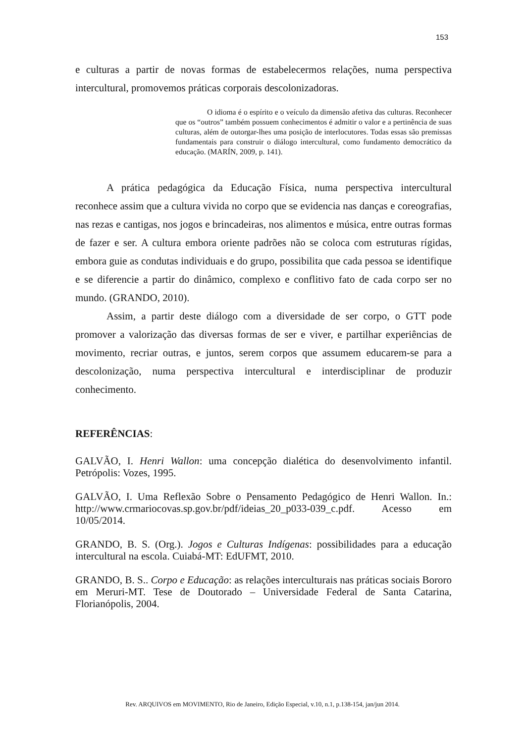153
e culturas a partir de novas formas de estabelecermos relações, numa perspectiva intercultural, promovemos práticas corporais descolonizadoras.
O idioma é o espírito e o veículo da dimensão afetiva das culturas. Reconhecer que os “outros” também possuem conhecimentos é admitir o valor e a pertinência de suas culturas, além de outorgar-lhes uma posição de interlocutores. Todas essas são premissas fundamentais para construir o diálogo intercultural, como fundamento democrático da educação. (MARÍN, 2009, p. 141).
A prática pedagógica da Educação Física, numa perspectiva intercultural reconhece assim que a cultura vivida no corpo que se evidencia nas danças e coreografias, nas rezas e cantigas, nos jogos e brincadeiras, nos alimentos e música, entre outras formas de fazer e ser. A cultura embora oriente padrões não se coloca com estruturas rígidas, embora guie as condutas individuais e do grupo, possibilita que cada pessoa se identifique e se diferencie a partir do dinâmico, complexo e conflitivo fato de cada corpo ser no mundo. (GRANDO, 2010).
Assim, a partir deste diálogo com a diversidade de ser corpo, o GTT pode promover a valorização das diversas formas de ser e viver, e partilhar experiências de movimento, recriar outras, e juntos, serem corpos que assumem educarem-se para a descolonização, numa perspectiva intercultural e interdisciplinar de produzir conhecimento.
REFERÊNCIAS:
GALVÃO, I. Henri Wallon: uma concepção dialética do desenvolvimento infantil. Petrópolis: Vozes, 1995.
GALVÃO, I. Uma Reflexão Sobre o Pensamento Pedagógico de Henri Wallon. In.: http://www.crmariocovas.sp.gov.br/pdf/ideias_20_p033-039_c.pdf. Acesso em 10/05/2014.
GRANDO, B. S. (Org.). Jogos e Culturas Indígenas: possibilidades para a educação intercultural na escola. Cuiabá-MT: EdUFMT, 2010.
GRANDO, B. S.. Corpo e Educação: as relações interculturais nas práticas sociais Bororo em Meruri-MT. Tese de Doutorado – Universidade Federal de Santa Catarina, Florianópolis, 2004.
Rev. ARQUIVOS em MOVIMENTO, Rio de Janeiro, Edição Especial, v.10, n.1, p.138-154, jan/jun 2014.